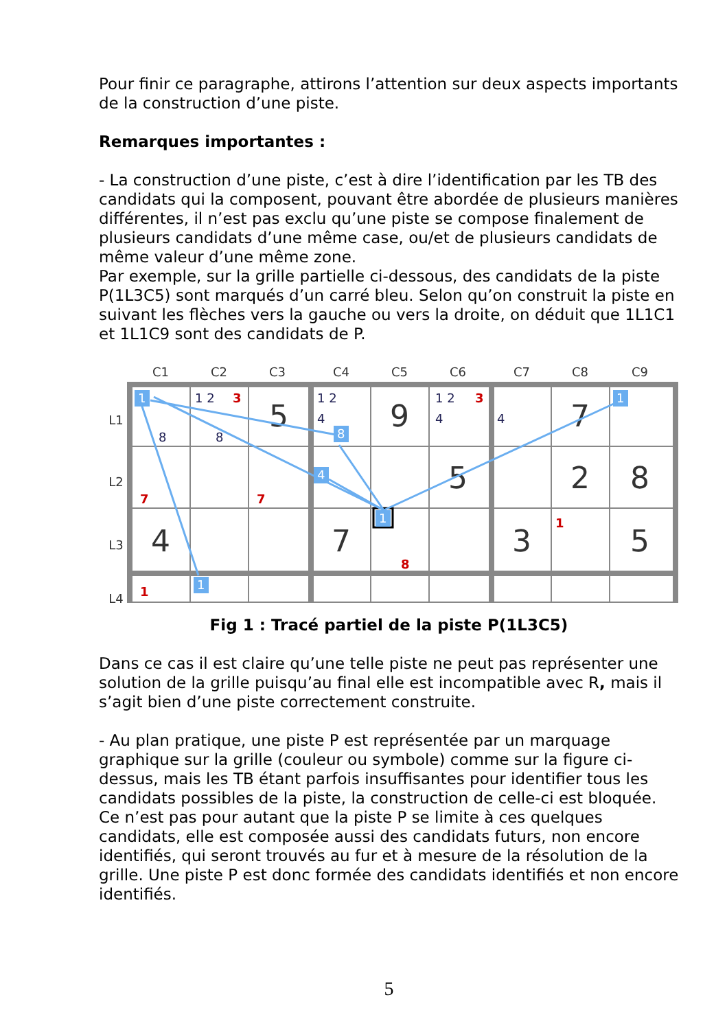Pour finir ce paragraphe, attirons l’attention sur deux aspects importants de la construction d’une piste.
Remarques importantes :
- La construction d’une piste, c’est à dire l’identification par les TB des candidats qui la composent, pouvant être abordée de plusieurs manières différentes, il n’est pas exclu qu’une piste se compose finalement de plusieurs candidats d’une même case, ou/et de plusieurs candidats de même valeur d’une même zone.
Par exemple, sur la grille partielle ci-dessous, des candidats de la piste P(1L3C5) sont marqués d’un carré bleu. Selon qu’on construit la piste en suivant les flèches vers la gauche ou vers la droite, on déduit que 1L1C1 et 1L1C9 sont des candidats de P.
C1
C2
C3
C4
C5
C6
C7
C8
C9
L1
L2
L3
L4
5
9
7
5
2
8
4
7
3
5
1
8
4
1
1
1
1 2
1 2
4
1 2
4
4
8
8
3
3
7
7
8
1
1
Fig 1 : Tracé partiel de la piste P(1L3C5)
Dans ce cas il est claire qu’une telle piste ne peut pas représenter une solution de la grille puisqu’au final elle est incompatible avec R, mais il s’agit bien d’une piste correctement construite.
- Au plan pratique, une piste P est représentée par un marquage graphique sur la grille (couleur ou symbole) comme sur la figure ci-dessus, mais les TB étant parfois insuffisantes pour identifier tous les candidats possibles de la piste, la construction de celle-ci est bloquée. Ce n’est pas pour autant que la piste P se limite à ces quelques candidats, elle est composée aussi des candidats futurs, non encore identifiés, qui seront trouvés au fur et à mesure de la résolution de la grille. Une piste P est donc formée des candidats identifiés et non encore identifiés.
5